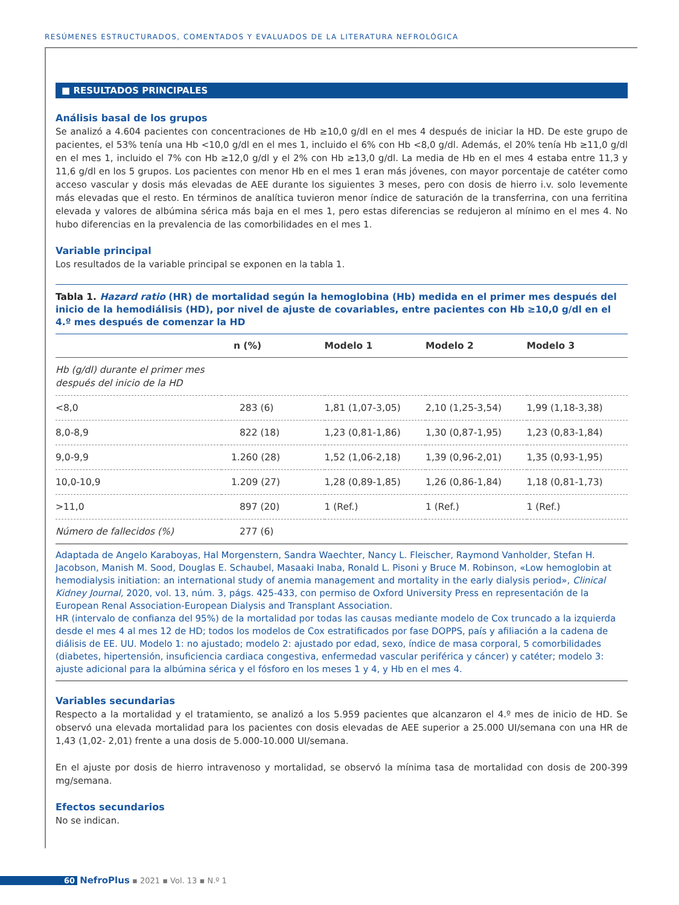RESÚMENES ESTRUCTURADOS, COMENTADOS Y EVALUADOS DE LA LITERATURA NEFROLÓGICA
■ RESULTADOS PRINCIPALES
Análisis basal de los grupos
Se analizó a 4.604 pacientes con concentraciones de Hb ≥10,0 g/dl en el mes 4 después de iniciar la HD. De este grupo de pacientes, el 53% tenía una Hb <10,0 g/dl en el mes 1, incluido el 6% con Hb <8,0 g/dl. Además, el 20% tenía Hb ≥11,0 g/dl en el mes 1, incluido el 7% con Hb ≥12,0 g/dl y el 2% con Hb ≥13,0 g/dl. La media de Hb en el mes 4 estaba entre 11,3 y 11,6 g/dl en los 5 grupos. Los pacientes con menor Hb en el mes 1 eran más jóvenes, con mayor porcentaje de catéter como acceso vascular y dosis más elevadas de AEE durante los siguientes 3 meses, pero con dosis de hierro i.v. solo levemente más elevadas que el resto. En términos de analítica tuvieron menor índice de saturación de la transferrina, con una ferritina elevada y valores de albúmina sérica más baja en el mes 1, pero estas diferencias se redujeron al mínimo en el mes 4. No hubo diferencias en la prevalencia de las comorbilidades en el mes 1.
Variable principal
Los resultados de la variable principal se exponen en la tabla 1.
Tabla 1. Hazard ratio (HR) de mortalidad según la hemoglobina (Hb) medida en el primer mes después del inicio de la hemodiálisis (HD), por nivel de ajuste de covariables, entre pacientes con Hb ≥10,0 g/dl en el 4.º mes después de comenzar la HD
| | n (%) | Modelo 1 | Modelo 2 | Modelo 3 |
| --- | --- | --- | --- | --- |
| Hb (g/dl) durante el primer mes después del inicio de la HD | | | | |
| <8,0 | 283 (6) | 1,81 (1,07-3,05) | 2,10 (1,25-3,54) | 1,99 (1,18-3,38) |
| 8,0-8,9 | 822 (18) | 1,23 (0,81-1,86) | 1,30 (0,87-1,95) | 1,23 (0,83-1,84) |
| 9,0-9,9 | 1.260 (28) | 1,52 (1,06-2,18) | 1,39 (0,96-2,01) | 1,35 (0,93-1,95) |
| 10,0-10,9 | 1.209 (27) | 1,28 (0,89-1,85) | 1,26 (0,86-1,84) | 1,18 (0,81-1,73) |
| >11,0 | 897 (20) | 1 (Ref.) | 1 (Ref.) | 1 (Ref.) |
| Número de fallecidos (%) | 277 (6) | | | |
Adaptada de Angelo Karaboyas, Hal Morgenstern, Sandra Waechter, Nancy L. Fleischer, Raymond Vanholder, Stefan H. Jacobson, Manish M. Sood, Douglas E. Schaubel, Masaaki Inaba, Ronald L. Pisoni y Bruce M. Robinson, «Low hemoglobin at hemodialysis initiation: an international study of anemia management and mortality in the early dialysis period», Clinical Kidney Journal, 2020, vol. 13, núm. 3, págs. 425-433, con permiso de Oxford University Press en representación de la European Renal Association-European Dialysis and Transplant Association.
HR (intervalo de confianza del 95%) de la mortalidad por todas las causas mediante modelo de Cox truncado a la izquierda desde el mes 4 al mes 12 de HD; todos los modelos de Cox estratificados por fase DOPPS, país y afiliación a la cadena de diálisis de EE. UU. Modelo 1: no ajustado; modelo 2: ajustado por edad, sexo, índice de masa corporal, 5 comorbilidades (diabetes, hipertensión, insuficiencia cardiaca congestiva, enfermedad vascular periférica y cáncer) y catéter; modelo 3: ajuste adicional para la albúmina sérica y el fósforo en los meses 1 y 4, y Hb en el mes 4.
Variables secundarias
Respecto a la mortalidad y el tratamiento, se analizó a los 5.959 pacientes que alcanzaron el 4.º mes de inicio de HD. Se observó una elevada mortalidad para los pacientes con dosis elevadas de AEE superior a 25.000 UI/semana con una HR de 1,43 (1,02- 2,01) frente a una dosis de 5.000-10.000 UI/semana.
En el ajuste por dosis de hierro intravenoso y mortalidad, se observó la mínima tasa de mortalidad con dosis de 200-399 mg/semana.
Efectos secundarios
No se indican.
60 NefroPlus ▪ 2021 ▪ Vol. 13 ▪ N.º 1